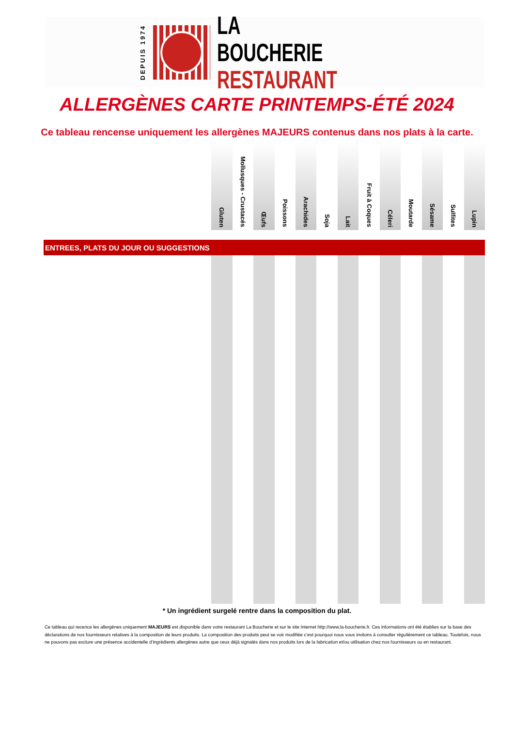DEPUIS 1974
LA BOUCHERIE
RESTAURANT
ALLERGÈNES CARTE PRINTEMPS-ÉTÉ 2024
Ce tableau rencense uniquement les allergènes MAJEURS contenus dans nos plats à la carte.
| | Gluten | Mollusques - Crustacés | Œufs | Poissons | Arachides | Soja | Lait | Fruit à Coques | Céleri | Moutarde | Sésame | Sulfites | Lupin |
| --- | --- | --- | --- | --- | --- | --- | --- | --- | --- | --- | --- | --- | --- |
| ENTREES, PLATS DU JOUR OU SUGGESTIONS | | | | | | | | | | | | | |
* Un ingrédient surgelé rentre dans la composition du plat.
Ce tableau qui recence les allergènes uniquement MAJEURS est disponible dans votre restaurant La Boucherie et sur le site Internet http://www.la-boucherie.fr. Ces informations ont été établies sur la base des déclarations de nos fournisseurs relatives à la composition de leurs produits. La composition des produits peut se voir modifiée c’est pourquoi nous vous invitons à consulter régulièrement ce tableau. Toutefois, nous ne pouvons pas exclure une présence accidentelle d’ingrédients allergènes autre que ceux déjà signalés dans nos produits lors de la fabrication et/ou utilisation chez nos fournisseurs ou en restaurant.